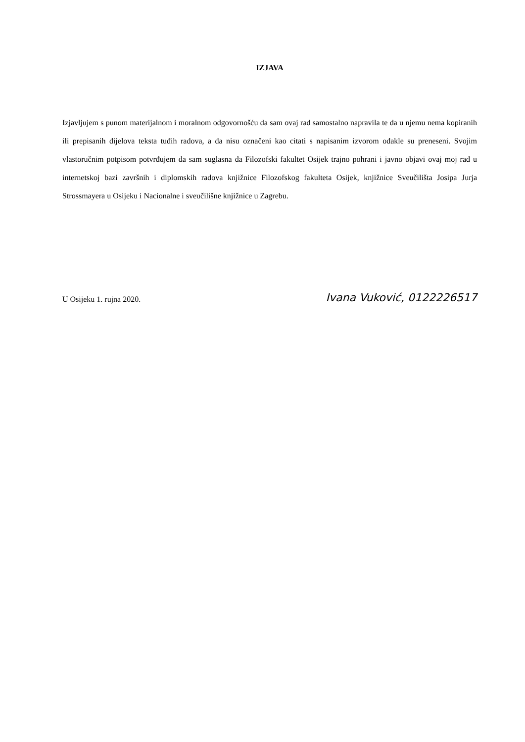IZJAVA
Izjavljujem s punom materijalnom i moralnom odgovornošću da sam ovaj rad samostalno napravila te da u njemu nema kopiranih ili prepisanih dijelova teksta tuđih radova, a da nisu označeni kao citati s napisanim izvorom odakle su preneseni. Svojim vlastoručnim potpisom potvrđujem da sam suglasna da Filozofski fakultet Osijek trajno pohrani i javno objavi ovaj moj rad u internetskoj bazi završnih i diplomskih radova knjižnice Filozofskog fakulteta Osijek, knjižnice Sveučilišta Josipa Jurja Strossmayera u Osijeku i Nacionalne i sveučilišne knjižnice u Zagrebu.
U Osijeku 1. rujna 2020. Ivana Vuković, 0122226517